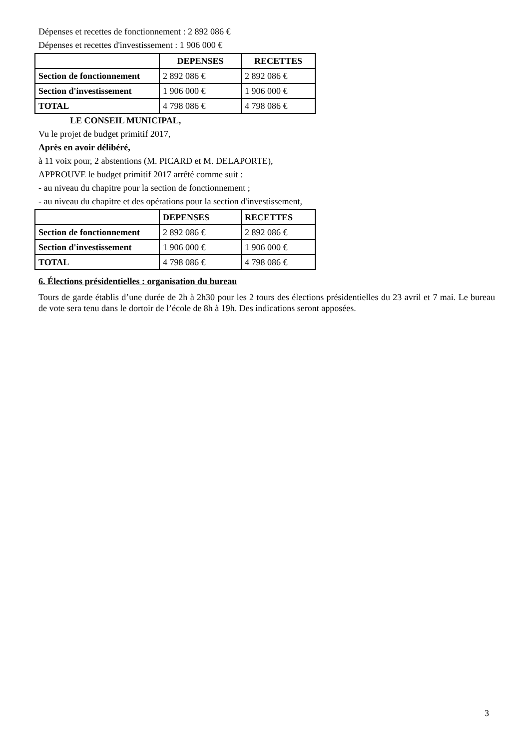Dépenses et recettes de fonctionnement : 2 892 086 €
Dépenses et recettes d'investissement : 1 906 000 €
| | DEPENSES | RECETTES |
| --- | --- | --- |
| Section de fonctionnement | 2 892 086 € | 2 892 086 € |
| Section d'investissement | 1 906 000 € | 1 906 000 € |
| TOTAL | 4 798 086 € | 4 798 086 € |
LE CONSEIL MUNICIPAL,
Vu le projet de budget primitif 2017,
Après en avoir délibéré,
à 11 voix pour, 2 abstentions (M. PICARD et M. DELAPORTE),
APPROUVE le budget primitif 2017 arrêté comme suit :
- au niveau du chapitre pour la section de fonctionnement ;
- au niveau du chapitre et des opérations pour la section d'investissement,
| | DEPENSES | RECETTES |
| --- | --- | --- |
| Section de fonctionnement | 2 892 086 € | 2 892 086 € |
| Section d'investissement | 1 906 000 € | 1 906 000 € |
| TOTAL | 4 798 086 € | 4 798 086 € |
6. Élections présidentielles : organisation du bureau
Tours de garde établis d’une durée de 2h à 2h30 pour les 2 tours des élections présidentielles du 23 avril et 7 mai. Le bureau de vote sera tenu dans le dortoir de l’école de 8h à 19h. Des indications seront apposées.
3